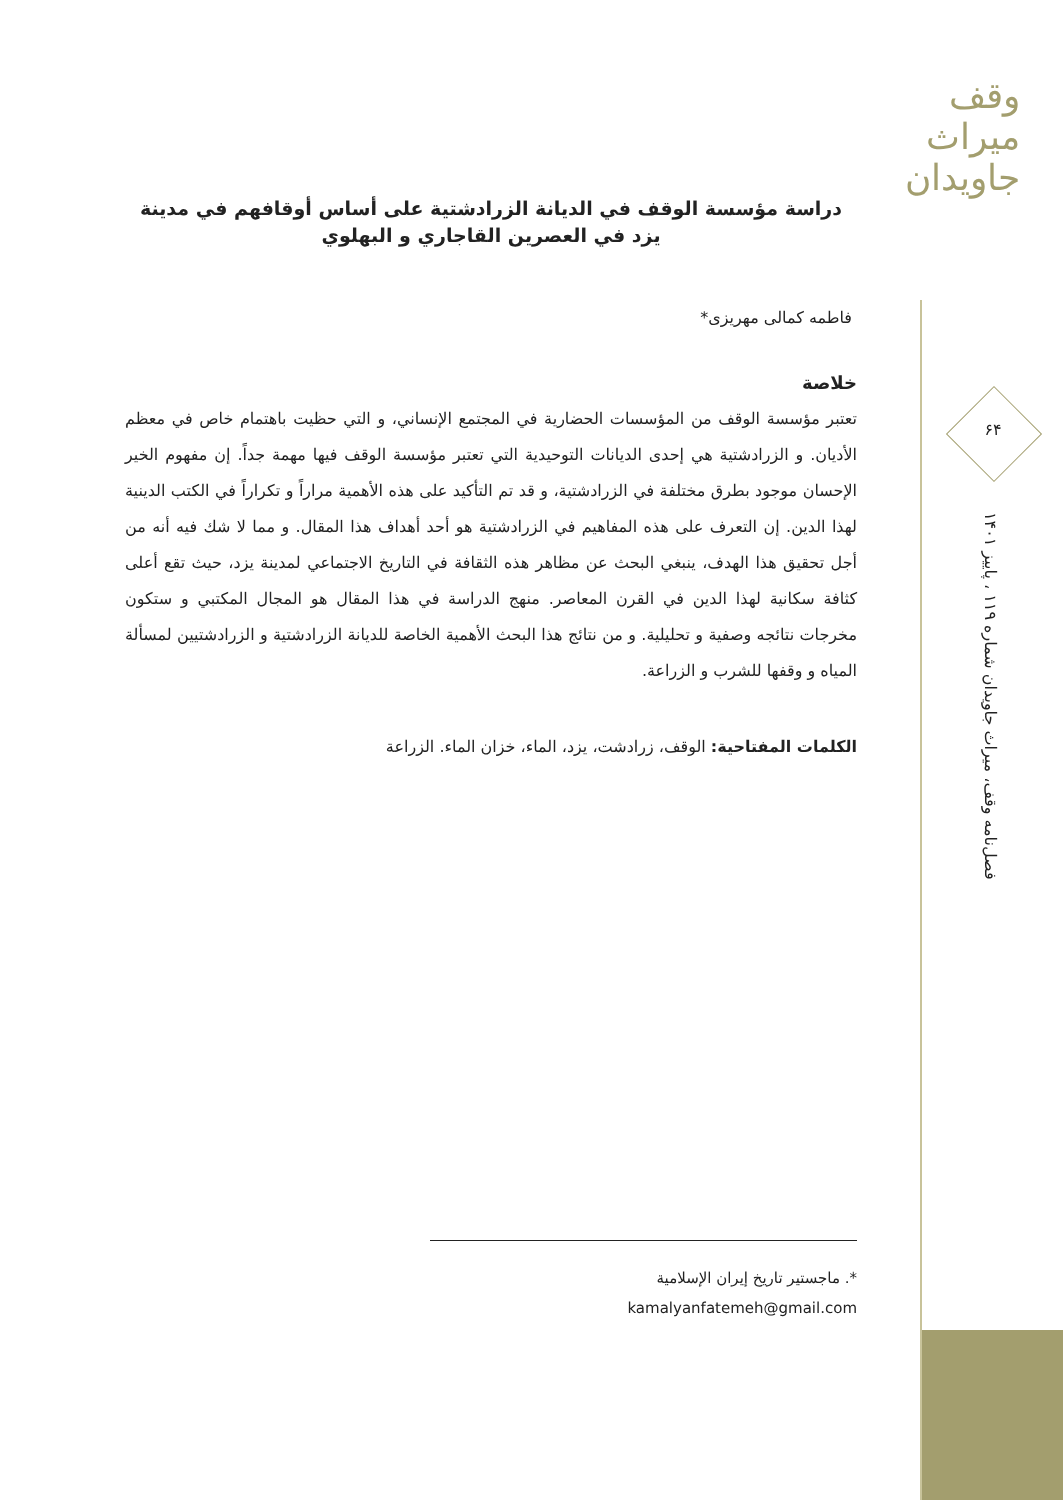وقف میراث جاویدان
۶۴
فصل‌نامه وقف، میراث جاویدان شماره ۱۱۹ ، پاییز ۱۴۰۱
دراسة مؤسسة الوقف في الديانة الزرادشتية على أساس أوقافهم في مدينة يزد في العصرين القاجاري و البهلوي
فاطمه كمالى مهريزى*
خلاصة
تعتبر مؤسسة الوقف من المؤسسات الحضارية في المجتمع الإنساني، و التي حظيت باهتمام خاص في معظم الأديان. و الزرادشتية هي إحدى الديانات التوحيدية التي تعتبر مؤسسة الوقف فيها مهمة جداً. إن مفهوم الخير الإحسان موجود بطرق مختلفة في الزرادشتية، و قد تم التأكيد على هذه الأهمية مراراً و تكراراً في الكتب الدينية لهذا الدين. إن التعرف على هذه المفاهيم في الزرادشتية هو أحد أهداف هذا المقال. و مما لا شك فيه أنه من أجل تحقيق هذا الهدف، ينبغي البحث عن مظاهر هذه الثقافة في التاريخ الاجتماعي لمدينة يزد، حيث تقع أعلى كثافة سكانية لهذا الدين في القرن المعاصر. منهج الدراسة في هذا المقال هو المجال المكتبي و ستكون مخرجات نتائجه وصفية و تحليلية. و من نتائج هذا البحث الأهمية الخاصة للديانة الزرادشتية و الزرادشتيين لمسألة المياه و وقفها للشرب و الزراعة.
الكلمات المفتاحية: الوقف، زرادشت، يزد، الماء، خزان الماء. الزراعة
*. ماجستير تاريخ إيران الإسلامية
kamalyanfatemeh@gmail.com